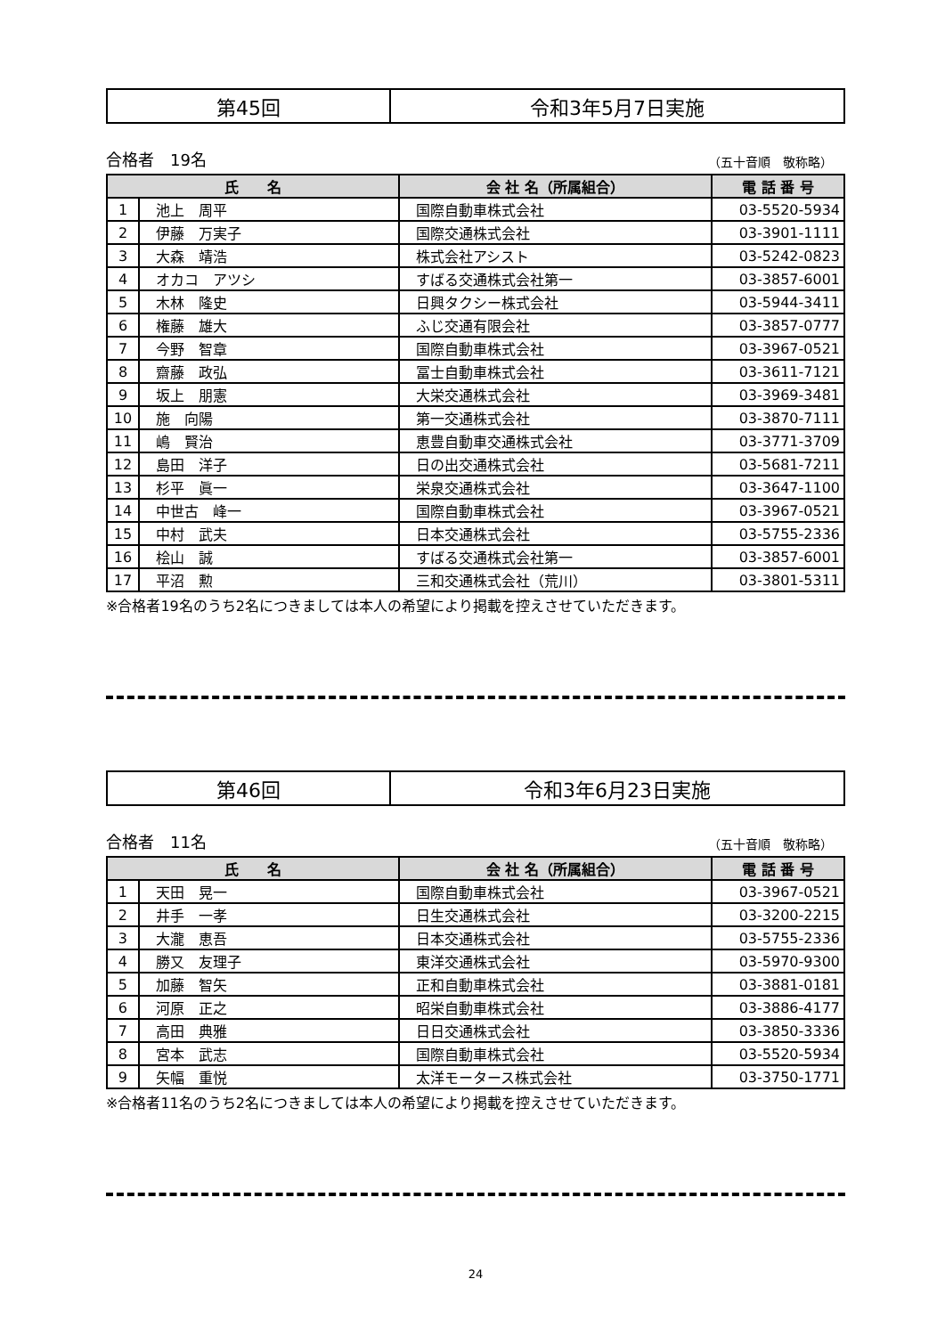第45回 令和3年5月7日実施
合格者　19名 （五十音順　敬称略）
| 氏 名 | | 会 社 名（所属組合） | 電 話 番 号 |
| --- | --- | --- | --- |
| 1 | 池上 周平 | 国際自動車株式会社 | 03-5520-5934 |
| 2 | 伊藤 万実子 | 国際交通株式会社 | 03-3901-1111 |
| 3 | 大森 靖浩 | 株式会社アシスト | 03-5242-0823 |
| 4 | オカコ アツシ | すばる交通株式会社第一 | 03-3857-6001 |
| 5 | 木林 隆史 | 日興タクシー株式会社 | 03-5944-3411 |
| 6 | 権藤 雄大 | ふじ交通有限会社 | 03-3857-0777 |
| 7 | 今野 智章 | 国際自動車株式会社 | 03-3967-0521 |
| 8 | 齋藤 政弘 | 冨士自動車株式会社 | 03-3611-7121 |
| 9 | 坂上 朋憲 | 大栄交通株式会社 | 03-3969-3481 |
| 10 | 施 向陽 | 第一交通株式会社 | 03-3870-7111 |
| 11 | 嶋 賢治 | 恵豊自動車交通株式会社 | 03-3771-3709 |
| 12 | 島田 洋子 | 日の出交通株式会社 | 03-5681-7211 |
| 13 | 杉平 眞一 | 栄泉交通株式会社 | 03-3647-1100 |
| 14 | 中世古 峰一 | 国際自動車株式会社 | 03-3967-0521 |
| 15 | 中村 武夫 | 日本交通株式会社 | 03-5755-2336 |
| 16 | 桧山 誠 | すばる交通株式会社第一 | 03-3857-6001 |
| 17 | 平沼 勲 | 三和交通株式会社（荒川） | 03-3801-5311 |
※合格者19名のうち2名につきましては本人の希望により掲載を控えさせていただきます。
第46回 令和3年6月23日実施
合格者　11名 （五十音順　敬称略）
| 氏 名 | | 会 社 名（所属組合） | 電 話 番 号 |
| --- | --- | --- | --- |
| 1 | 天田 晃一 | 国際自動車株式会社 | 03-3967-0521 |
| 2 | 井手 一孝 | 日生交通株式会社 | 03-3200-2215 |
| 3 | 大瀧 恵吾 | 日本交通株式会社 | 03-5755-2336 |
| 4 | 勝又 友理子 | 東洋交通株式会社 | 03-5970-9300 |
| 5 | 加藤 智矢 | 正和自動車株式会社 | 03-3881-0181 |
| 6 | 河原 正之 | 昭栄自動車株式会社 | 03-3886-4177 |
| 7 | 高田 典雅 | 日日交通株式会社 | 03-3850-3336 |
| 8 | 宮本 武志 | 国際自動車株式会社 | 03-5520-5934 |
| 9 | 矢幅 重悦 | 太洋モータース株式会社 | 03-3750-1771 |
※合格者11名のうち2名につきましては本人の希望により掲載を控えさせていただきます。
24